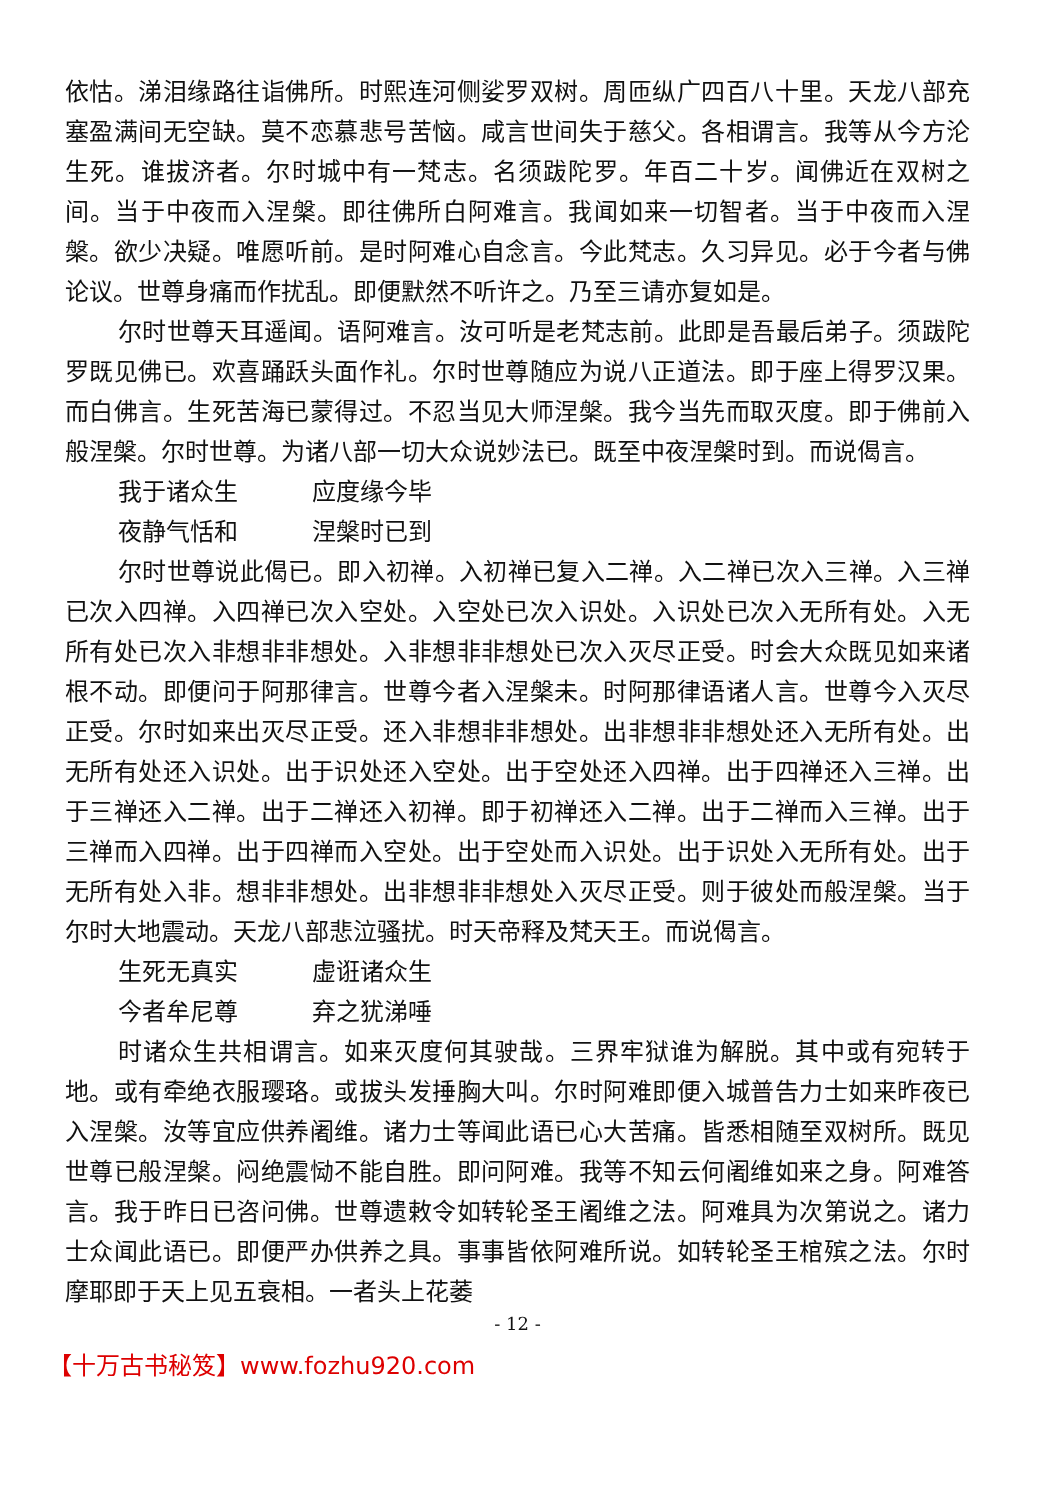依怙。涕泪缘路往诣佛所。时熙连河侧娑罗双树。周匝纵广四百八十里。天龙八部充塞盈满间无空缺。莫不恋慕悲号苦恼。咸言世间失于慈父。各相谓言。我等从今方沦生死。谁拔济者。尔时城中有一梵志。名须跋陀罗。年百二十岁。闻佛近在双树之间。当于中夜而入涅槃。即往佛所白阿难言。我闻如来一切智者。当于中夜而入涅槃。欲少决疑。唯愿听前。是时阿难心自念言。今此梵志。久习异见。必于今者与佛论议。世尊身痛而作扰乱。即便默然不听许之。乃至三请亦复如是。
尔时世尊天耳遥闻。语阿难言。汝可听是老梵志前。此即是吾最后弟子。须跋陀罗既见佛已。欢喜踊跃头面作礼。尔时世尊随应为说八正道法。即于座上得罗汉果。而白佛言。生死苦海已蒙得过。不忍当见大师涅槃。我今当先而取灭度。即于佛前入般涅槃。尔时世尊。为诸八部一切大众说妙法已。既至中夜涅槃时到。而说偈言。
我于诸众生 应度缘今毕
夜静气恬和 涅槃时已到
尔时世尊说此偈已。即入初禅。入初禅已复入二禅。入二禅已次入三禅。入三禅已次入四禅。入四禅已次入空处。入空处已次入识处。入识处已次入无所有处。入无所有处已次入非想非非想处。入非想非非想处已次入灭尽正受。时会大众既见如来诸根不动。即便问于阿那律言。世尊今者入涅槃未。时阿那律语诸人言。世尊今入灭尽正受。尔时如来出灭尽正受。还入非想非非想处。出非想非非想处还入无所有处。出无所有处还入识处。出于识处还入空处。出于空处还入四禅。出于四禅还入三禅。出于三禅还入二禅。出于二禅还入初禅。即于初禅还入二禅。出于二禅而入三禅。出于三禅而入四禅。出于四禅而入空处。出于空处而入识处。出于识处入无所有处。出于无所有处入非。想非非想处。出非想非非想处入灭尽正受。则于彼处而般涅槃。当于尔时大地震动。天龙八部悲泣骚扰。时天帝释及梵天王。而说偈言。
生死无真实 虚诳诸众生
今者牟尼尊 弃之犹涕唾
时诸众生共相谓言。如来灭度何其驶哉。三界牢狱谁为解脱。其中或有宛转于地。或有牵绝衣服璎珞。或拔头发捶胸大叫。尔时阿难即便入城普告力士如来昨夜已入涅槃。汝等宜应供养阇维。诸力士等闻此语已心大苦痛。皆悉相随至双树所。既见世尊已般涅槃。闷绝震恸不能自胜。即问阿难。我等不知云何阇维如来之身。阿难答言。我于昨日已咨问佛。世尊遗敕令如转轮圣王阇维之法。阿难具为次第说之。诸力士众闻此语已。即便严办供养之具。事事皆依阿难所说。如转轮圣王棺殡之法。尔时摩耶即于天上见五衰相。一者头上花萎
- 12 -
【十万古书秘笈】www.fozhu920.com